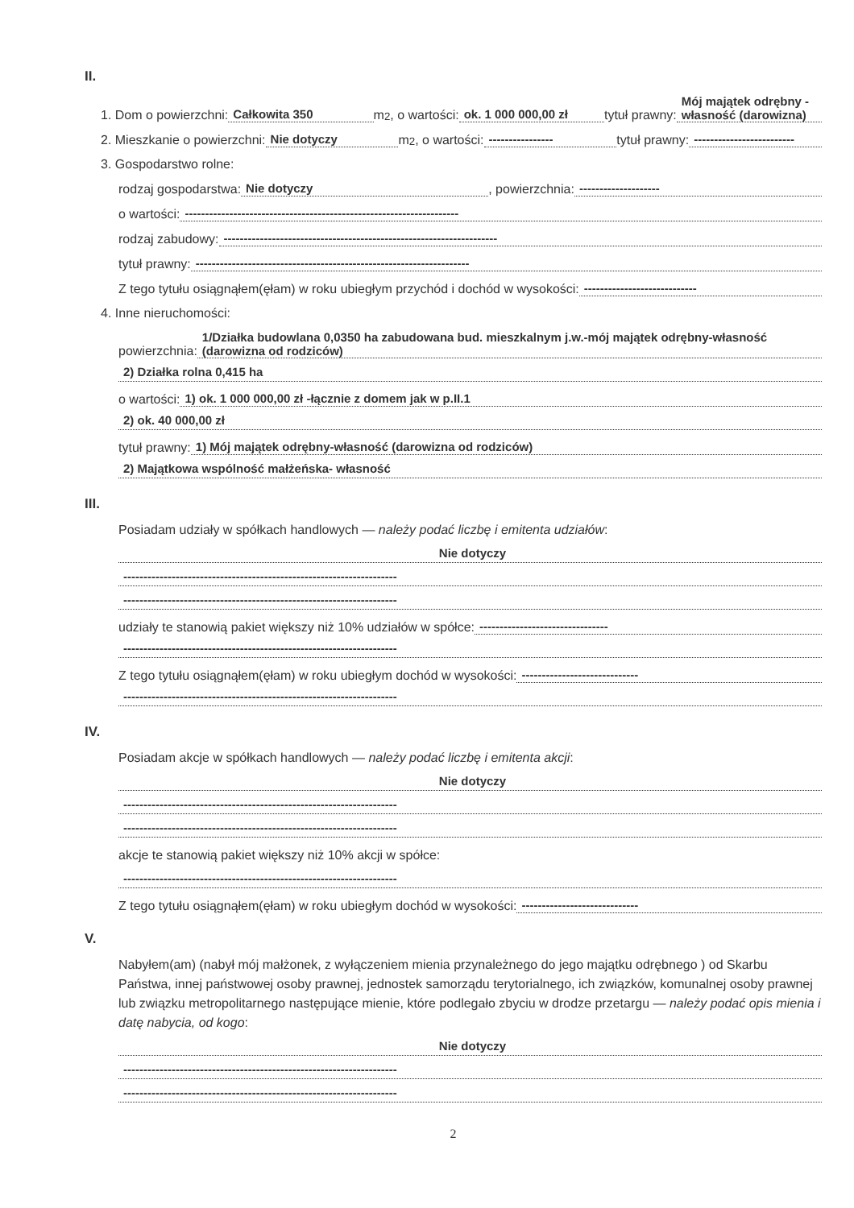II.
1. Dom o powierzchni: Całkowita 350 m<sup>2</sup>, o wartości: ok. 1 000 000,00 zł tytuł prawny: Mój majątek odrębny - własność (darowizna)
2. Mieszkanie o powierzchni: Nie dotyczy m<sup>2</sup>, o wartości: ---------------- tytuł prawny: -------------------------
3. Gospodarstwo rolne:
rodzaj gospodarstwa: Nie dotyczy, powierzchnia: --------------------
o wartości: --------------------------------------------------------------------
rodzaj zabudowy: --------------------------------------------------------------------
tytuł prawny: --------------------------------------------------------------------
Z tego tytułu osiągnąłem(ęłam) w roku ubiegłym przychód i dochód w wysokości: ----------------------------
4. Inne nieruchomości:
powierzchnia: 1/Działka budowlana 0,0350 ha zabudowana bud. mieszkalnym j.w.-mój majątek odrębny-własność (darowizna od rodziców)
2) Działka rolna 0,415 ha
o wartości: 1) ok. 1 000 000,00 zł -łącznie z domem jak w p.II.1
2) ok. 40 000,00 zł
tytuł prawny: 1) Mój majątek odrębny-własność (darowizna od rodziców)
2) Majątkowa wspólność małżeńska- własność
III.
Posiadam udziały w spółkach handlowych — należy podać liczbę i emitenta udziałów:
Nie dotyczy
--------------------------------------------------------------------
--------------------------------------------------------------------
udziały te stanowią pakiet większy niż 10% udziałów w spółce: --------------------------------
--------------------------------------------------------------------
Z tego tytułu osiągnąłem(ęłam) w roku ubiegłym dochód w wysokości: -----------------------------
--------------------------------------------------------------------
IV.
Posiadam akcje w spółkach handlowych — należy podać liczbę i emitenta akcji:
Nie dotyczy
--------------------------------------------------------------------
--------------------------------------------------------------------
akcje te stanowią pakiet większy niż 10% akcji w spółce:
--------------------------------------------------------------------
Z tego tytułu osiągnąłem(ęłam) w roku ubiegłym dochód w wysokości: -----------------------------
V.
Nabyłem(am) (nabył mój małżonek, z wyłączeniem mienia przynależnego do jego majątku odrębnego ) od Skarbu Państwa, innej państwowej osoby prawnej, jednostek samorządu terytorialnego, ich związków, komunalnej osoby prawnej lub związku metropolitarnego następujące mienie, które podlegało zbyciu w drodze przetargu — należy podać opis mienia i datę nabycia, od kogo:
Nie dotyczy
--------------------------------------------------------------------
--------------------------------------------------------------------
2